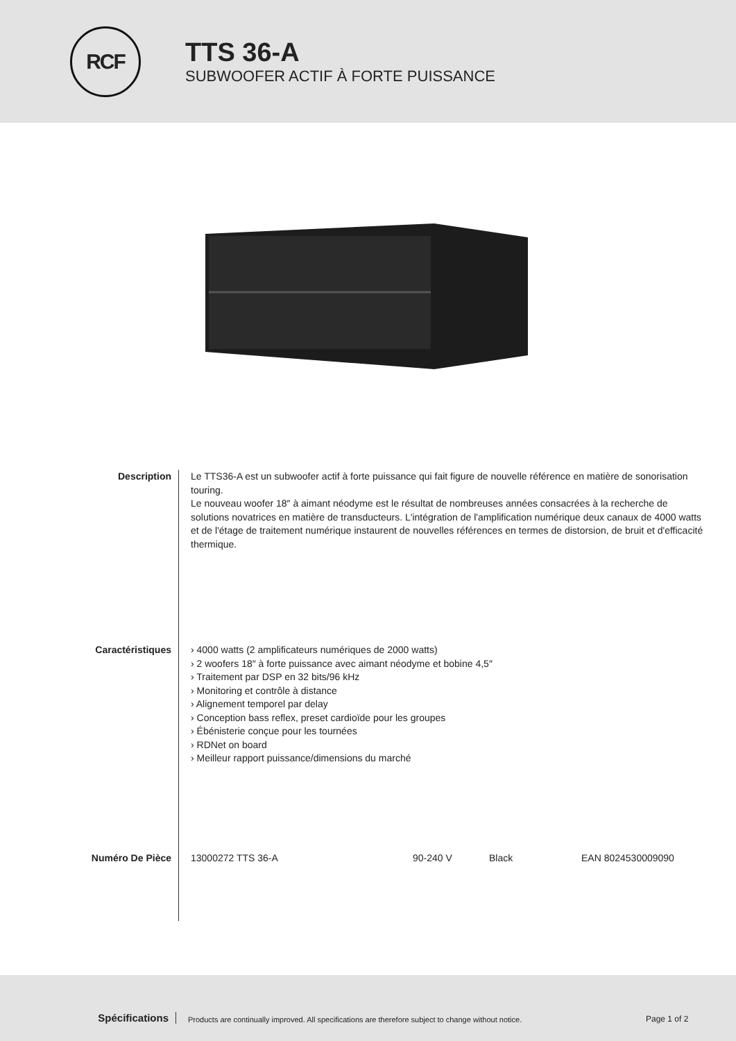RCF
TTS 36-A
SUBWOOFER ACTIF À FORTE PUISSANCE
Description Le TTS36-A est un subwoofer actif à forte puissance qui fait figure de nouvelle référence en matière de sonorisation touring.
Le nouveau woofer 18″ à aimant néodyme est le résultat de nombreuses années consacrées à la recherche de solutions novatrices en matière de transducteurs. L'intégration de l'amplification numérique deux canaux de 4000 watts et de l'étage de traitement numérique instaurent de nouvelles références en termes de distorsion, de bruit et d'efficacité thermique.
Caractéristiques › 4000 watts (2 amplificateurs numériques de 2000 watts)
› 2 woofers 18″ à forte puissance avec aimant néodyme et bobine 4,5″
› Traitement par DSP en 32 bits/96 kHz
› Monitoring et contrôle à distance
› Alignement temporel par delay
› Conception bass reflex, preset cardioïde pour les groupes
› Ébénisterie conçue pour les tournées
› RDNet on board
› Meilleur rapport puissance/dimensions du marché
Numéro De Pièce 13000272 TTS 36-A 90-240 V Black EAN 8024530009090
Spécifications
Products are continually improved. All specifications are therefore subject to change without notice.
Page 1 of 2